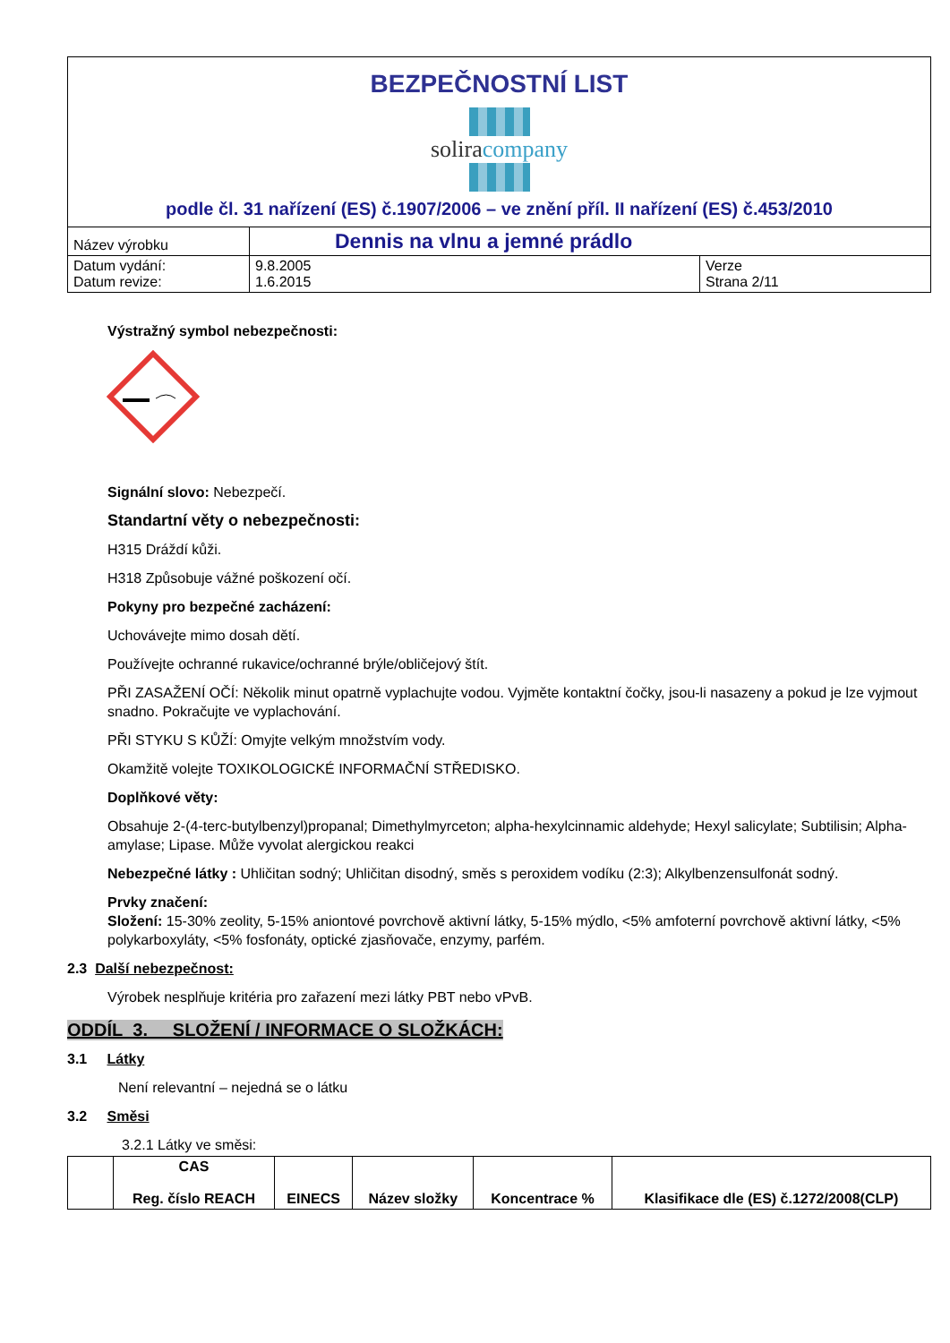| BEZPEČNOSTNÍ LIST solira company podle čl. 31 nařízení (ES) č.1907/2006 – ve znění příl. II nařízení (ES) č.453/2010 | | |
| Název výrobku | Dennis na vlnu a jemné prádlo | |
| Datum vydání: Datum revize: | 9.8.2005 1.6.2015 | Verze Strana 2/11 |
Výstražný symbol nebezpečnosti:
Signální slovo: Nebezpečí.
Standartní věty o nebezpečnosti:
H315 Dráždí kůži.
H318 Způsobuje vážné poškození očí.
Pokyny pro bezpečné zacházení:
Uchovávejte mimo dosah dětí.
Používejte ochranné rukavice/ochranné brýle/obličejový štít.
PŘI ZASAŽENÍ OČÍ: Několik minut opatrně vyplachujte vodou. Vyjměte kontaktní čočky, jsou-li nasazeny a pokud je lze vyjmout snadno. Pokračujte ve vyplachování.
PŘI STYKU S KŮŽÍ: Omyjte velkým množstvím vody.
Okamžitě volejte TOXIKOLOGICKÉ INFORMAČNÍ STŘEDISKO.
Doplňkové věty:
Obsahuje 2-(4-terc-butylbenzyl)propanal; Dimethylmyrceton; alpha-hexylcinnamic aldehyde; Hexyl salicylate; Subtilisin; Alpha-amylase; Lipase. Může vyvolat alergickou reakci
Nebezpečné látky : Uhličitan sodný; Uhličitan disodný, směs s peroxidem vodíku (2:3); Alkylbenzensulfonát sodný.
Prvky značení:
Složení: 15-30% zeolity, 5-15% aniontové povrchově aktivní látky, 5-15% mýdlo, <5% amfoterní povrchově aktivní látky, <5% polykarboxyláty, <5% fosfonáty, optické zjasňovače, enzymy, parfém.
2.3 Další nebezpečnost:
Výrobek nesplňuje kritéria pro zařazení mezi látky PBT nebo vPvB.
ODDÍL 3. SLOŽENÍ / INFORMACE O SLOŽKÁCH:
3.1 Látky
Není relevantní – nejedná se o látku
3.2 Směsi
3.2.1 Látky ve směsi:
| | CAS Reg. číslo REACH | EINECS | Název složky | Koncentrace % | Klasifikace dle (ES) č.1272/2008(CLP) |
| --- | --- | --- | --- | --- | --- |